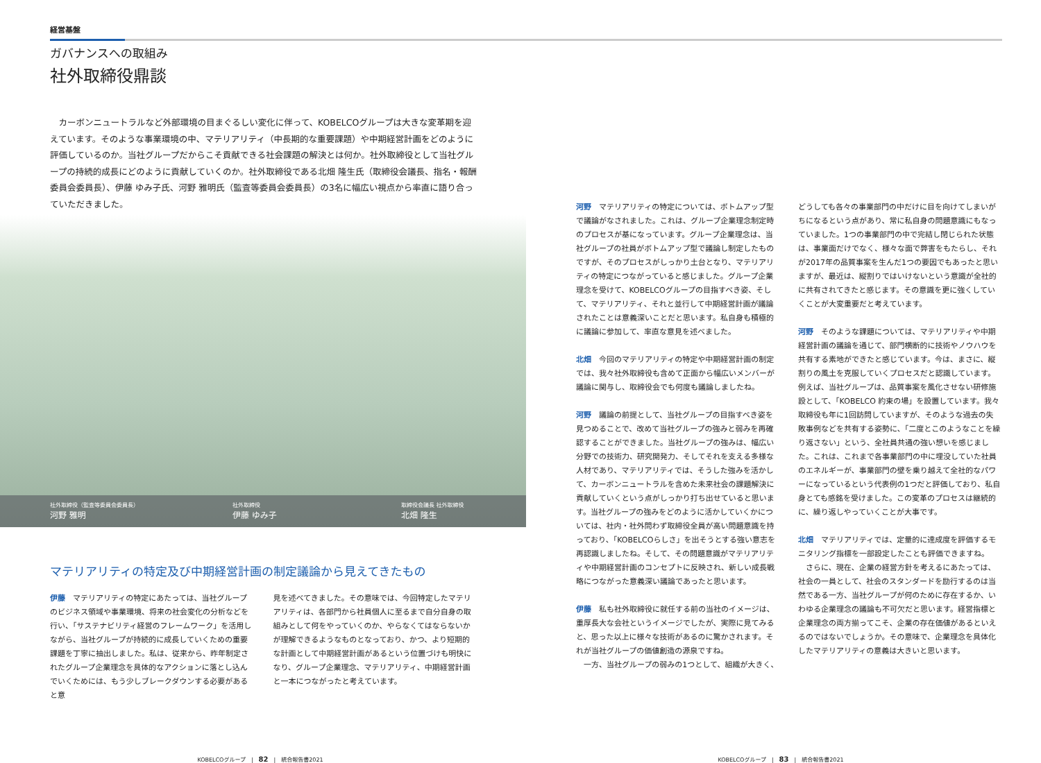経営基盤
ガバナンスへの取組み
社外取締役鼎談
　カーボンニュートラルなど外部環境の目まぐるしい変化に伴って、KOBELCOグループは大きな変革期を迎えています。そのような事業環境の中、マテリアリティ（中長期的な重要課題）や中期経営計画をどのように評価しているのか。当社グループだからこそ貢献できる社会課題の解決とは何か。社外取締役として当社グループの持続的成長にどのように貢献していくのか。社外取締役である北畑 隆生氏（取締役会議長、指名・報酬委員会委員長）、伊藤 ゆみ子氏、河野 雅明氏（監査等委員会委員長）の3名に幅広い視点から率直に語り合っていただきました。
社外取締役（監査等委員会委員長）
河野 雅明
社外取締役
伊藤 ゆみ子
取締役会議長 社外取締役
北畑 隆生
マテリアリティの特定及び中期経営計画の制定議論から見えてきたもの
伊藤　マテリアリティの特定にあたっては、当社グループのビジネス領域や事業環境、将来の社会変化の分析などを行い、「サステナビリティ経営のフレームワーク」を活用しながら、当社グループが持続的に成長していくための重要課題を丁寧に抽出しました。私は、従来から、昨年制定されたグループ企業理念を具体的なアクションに落とし込んでいくためには、もう少しブレークダウンする必要があると意
見を述べてきました。その意味では、今回特定したマテリアリティは、各部門から社員個人に至るまで自分自身の取組みとして何をやっていくのか、やらなくてはならないかが理解できるようなものとなっており、かつ、より短期的な計画として中期経営計画があるという位置づけも明快になり、グループ企業理念、マテリアリティ、中期経営計画と一本につながったと考えています。
KOBELCOグループ　|　82　|　統合報告書2021
河野　マテリアリティの特定については、ボトムアップ型で議論がなされました。これは、グループ企業理念制定時のプロセスが基になっています。グループ企業理念は、当社グループの社員がボトムアップ型で議論し制定したものですが、そのプロセスがしっかり土台となり、マテリアリティの特定につながっていると感じました。グループ企業理念を受けて、KOBELCOグループの目指すべき姿、そして、マテリアリティ、それと並行して中期経営計画が議論されたことは意義深いことだと思います。私自身も積極的に議論に参加して、率直な意見を述べました。
北畑　今回のマテリアリティの特定や中期経営計画の制定では、我々社外取締役も含めて正面から幅広いメンバーが議論に関与し、取締役会でも何度も議論しましたね。
河野　議論の前提として、当社グループの目指すべき姿を見つめることで、改めて当社グループの強みと弱みを再確認することができました。当社グループの強みは、幅広い分野での技術力、研究開発力、そしてそれを支える多様な人材であり、マテリアリティでは、そうした強みを活かして、カーボンニュートラルを含めた未来社会の課題解決に貢献していくという点がしっかり打ち出せていると思います。当社グループの強みをどのように活かしていくかについては、社内・社外問わず取締役全員が高い問題意識を持っており、「KOBELCOらしさ」を出そうとする強い意志を再認識しましたね。そして、その問題意識がマテリアリティや中期経営計画のコンセプトに反映され、新しい成長戦略につながった意義深い議論であったと思います。
伊藤　私も社外取締役に就任する前の当社のイメージは、重厚長大な会社というイメージでしたが、実際に見てみると、思った以上に様々な技術があるのに驚かされます。それが当社グループの価値創造の源泉ですね。
　一方、当社グループの弱みの1つとして、組織が大きく、
どうしても各々の事業部門の中だけに目を向けてしまいがちになるという点があり、常に私自身の問題意識にもなっていました。1つの事業部門の中で完結し閉じられた状態は、事業面だけでなく、様々な面で弊害をもたらし、それが2017年の品質事案を生んだ1つの要因でもあったと思いますが、最近は、縦割りではいけないという意識が全社的に共有されてきたと感じます。その意識を更に強くしていくことが大変重要だと考えています。
河野　そのような課題については、マテリアリティや中期経営計画の議論を通じて、部門横断的に技術やノウハウを共有する素地ができたと感じています。今は、まさに、縦割りの風土を克服していくプロセスだと認識しています。例えば、当社グループは、品質事案を風化させない研修施設として、「KOBELCO 約束の場」を設置しています。我々取締役も年に1回訪問していますが、そのような過去の失敗事例などを共有する姿勢に、「二度とこのようなことを繰り返さない」という、全社員共通の強い想いを感じました。これは、これまで各事業部門の中に埋没していた社員のエネルギーが、事業部門の壁を乗り越えて全社的なパワーになっているという代表例の1つだと評価しており、私自身とても感銘を受けました。この変革のプロセスは継続的に、繰り返しやっていくことが大事です。
北畑　マテリアリティでは、定量的に達成度を評価するモニタリング指標を一部設定したことも評価できますね。
　さらに、現在、企業の経営方針を考えるにあたっては、社会の一員として、社会のスタンダードを励行するのは当然である一方、当社グループが何のために存在するか、いわゆる企業理念の議論も不可欠だと思います。経営指標と企業理念の両方揃ってこそ、企業の存在価値があるといえるのではないでしょうか。その意味で、企業理念を具体化したマテリアリティの意義は大きいと思います。
KOBELCOグループ　|　83　|　統合報告書2021